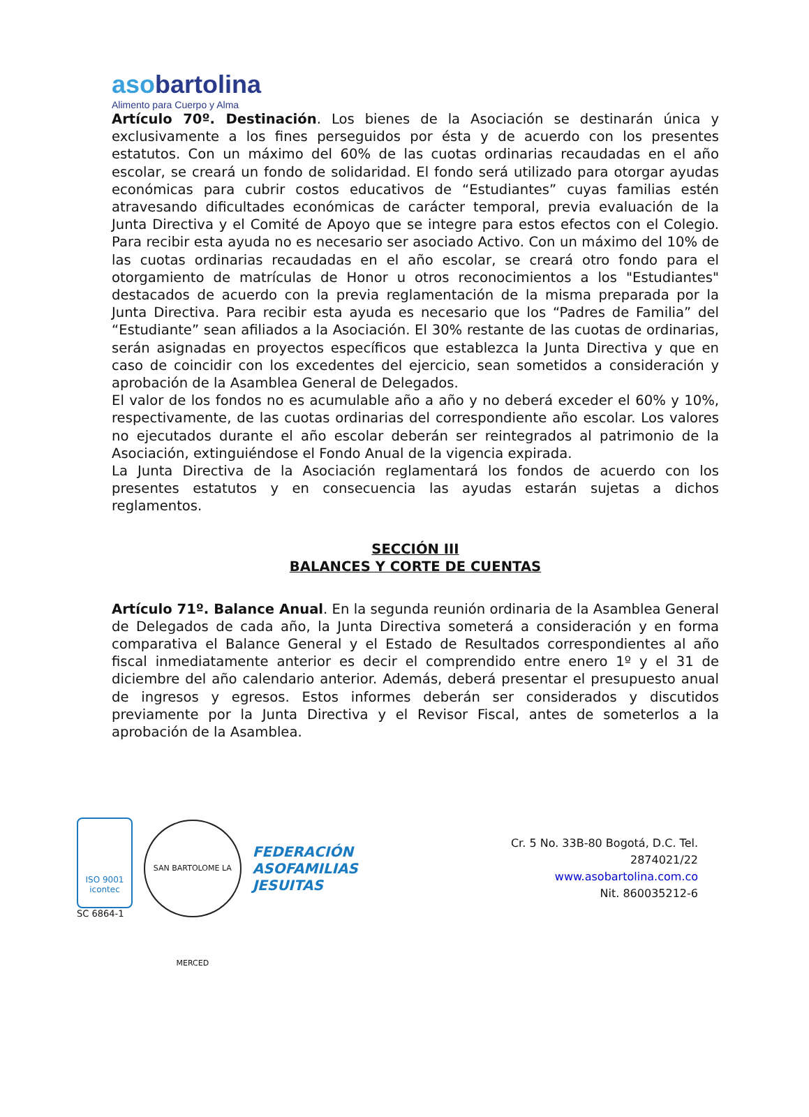asobartolina
Alimento para Cuerpo y Alma
Artículo 70º. Destinación. Los bienes de la Asociación se destinarán única y exclusivamente a los fines perseguidos por ésta y de acuerdo con los presentes estatutos. Con un máximo del 60% de las cuotas ordinarias recaudadas en el año escolar, se creará un fondo de solidaridad. El fondo será utilizado para otorgar ayudas económicas para cubrir costos educativos de “Estudiantes” cuyas familias estén atravesando dificultades económicas de carácter temporal, previa evaluación de la Junta Directiva y el Comité de Apoyo que se integre para estos efectos con el Colegio. Para recibir esta ayuda no es necesario ser asociado Activo. Con un máximo del 10% de las cuotas ordinarias recaudadas en el año escolar, se creará otro fondo para el otorgamiento de matrículas de Honor u otros reconocimientos a los "Estudiantes" destacados de acuerdo con la previa reglamentación de la misma preparada por la Junta Directiva. Para recibir esta ayuda es necesario que los “Padres de Familia” del “Estudiante” sean afiliados a la Asociación. El 30% restante de las cuotas de ordinarias, serán asignadas en proyectos específicos que establezca la Junta Directiva y que en caso de coincidir con los excedentes del ejercicio, sean sometidos a consideración y aprobación de la Asamblea General de Delegados.
El valor de los fondos no es acumulable año a año y no deberá exceder el 60% y 10%, respectivamente, de las cuotas ordinarias del correspondiente año escolar. Los valores no ejecutados durante el año escolar deberán ser reintegrados al patrimonio de la Asociación, extinguiéndose el Fondo Anual de la vigencia expirada.
La Junta Directiva de la Asociación reglamentará los fondos de acuerdo con los presentes estatutos y en consecuencia las ayudas estarán sujetas a dichos reglamentos.
SECCIÓN III
BALANCES Y CORTE DE CUENTAS
Artículo 71º. Balance Anual. En la segunda reunión ordinaria de la Asamblea General de Delegados de cada año, la Junta Directiva someterá a consideración y en forma comparativa el Balance General y el Estado de Resultados correspondientes al año fiscal inmediatamente anterior es decir el comprendido entre enero 1º y el 31 de diciembre del año calendario anterior. Además, deberá presentar el presupuesto anual de ingresos y egresos. Estos informes deberán ser considerados y discutidos previamente por la Junta Directiva y el Revisor Fiscal, antes de someterlos a la aprobación de la Asamblea.
ISO 9001
icontec
SC 6864-1
SAN BARTOLOME LA MERCED
FEDERACIÓN
ASOFAMILIAS
JESUITAS
Cr. 5 No. 33B-80 Bogotá, D.C. Tel. 2874021/22
www.asobartolina.com.co
Nit. 860035212-6